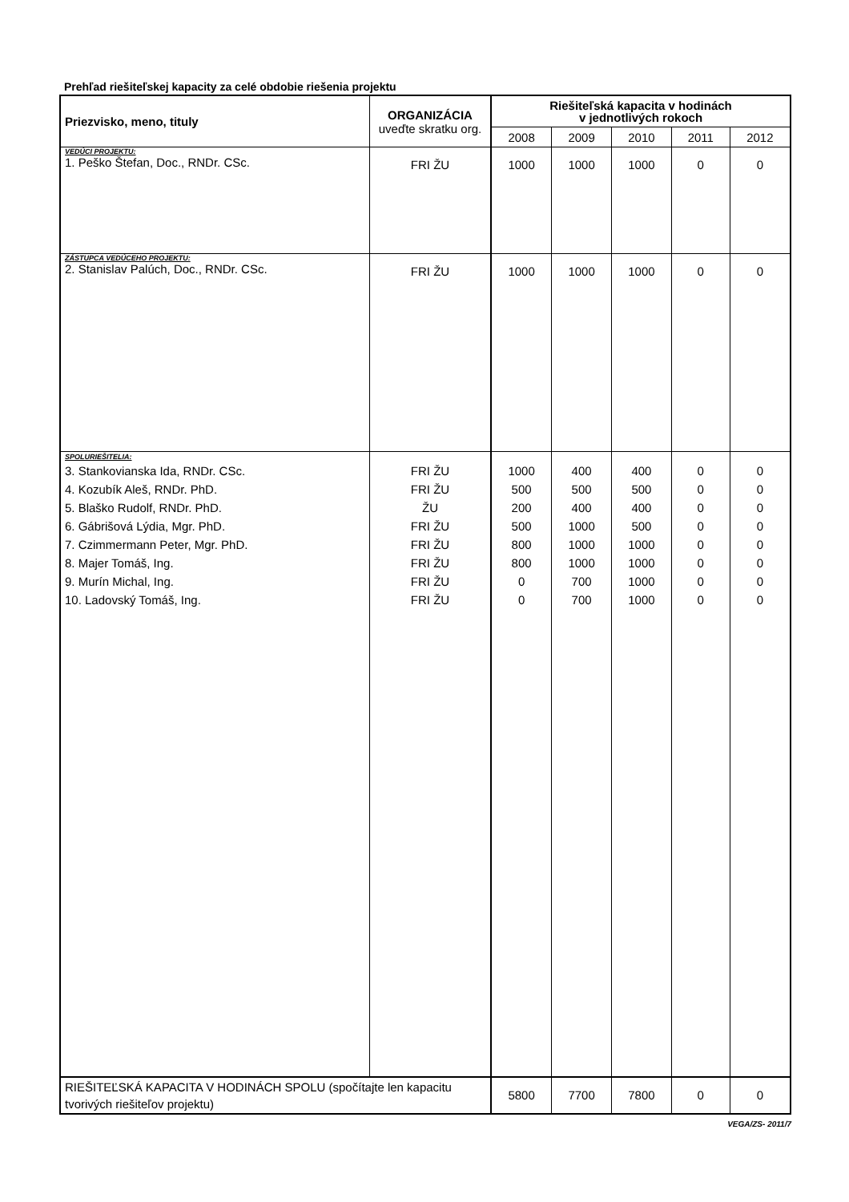Prehľad riešiteľskej kapacity za celé obdobie riešenia projektu
| Priezvisko, meno, tituly | ORGANIZÁCIA uveďte skratku org. | Riešiteľská kapacita v hodinách v jednotlivých rokoch | | | | |
| --- | --- | --- | --- | --- | --- | --- |
| | | 2008 | 2009 | 2010 | 2011 | 2012 |
| VEDÚCI PROJEKTU: 1. Peško Štefan, Doc., RNDr. CSc. | FRI ŽU | 1000 | 1000 | 1000 | 0 | 0 |
| ZÁSTUPCA VEDÚCEHO PROJEKTU: 2. Stanislav Palúch, Doc., RNDr. CSc. | FRI ŽU | 1000 | 1000 | 1000 | 0 | 0 |
| SPOLURIEŠITELIA: 3. Stankovianska Ida, RNDr. CSc. 4. Kozubík Aleš, RNDr. PhD. 5. Blaško Rudolf, RNDr. PhD. 6. Gábrišová Lýdia, Mgr. PhD. 7. Czimmermann Peter, Mgr. PhD. 8. Majer Tomáš, Ing. 9. Murín Michal, Ing. 10. Ladovský Tomáš, Ing. | FRI ŽU FRI ŽU ŽU FRI ŽU FRI ŽU FRI ŽU FRI ŽU FRI ŽU | 1000 500 200 500 800 800 0 0 | 400 500 400 1000 1000 1000 700 700 | 400 500 400 500 1000 1000 1000 1000 | 0 0 0 0 0 0 0 0 | 0 0 0 0 0 0 0 0 |
| RIEŠITEĽSKÁ KAPACITA V HODINÁCH SPOLU (spočítajte len kapacitu tvorivých riešiteľov projektu) | | 5800 | 7700 | 7800 | 0 | 0 |
VEGA/ZS- 2011/7